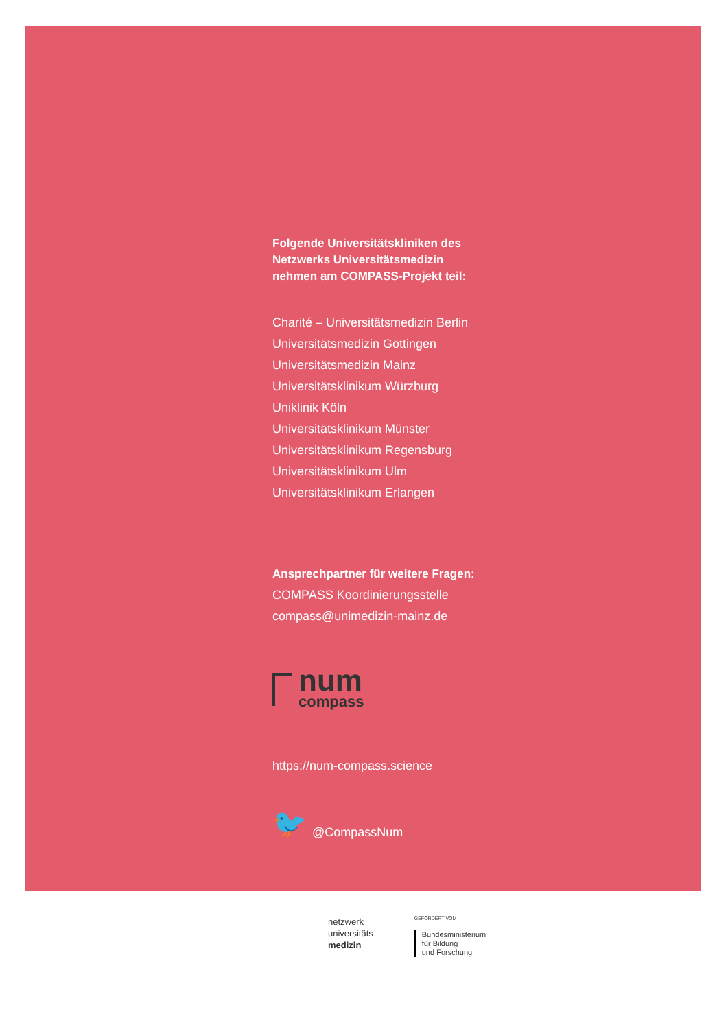Folgende Universitätskliniken des
Netzwerks Universitätsmedizin
nehmen am COMPASS-Projekt teil:
Charité – Universitätsmedizin Berlin
Universitätsmedizin Göttingen
Universitätsmedizin Mainz
Universitätsklinikum Würzburg
Uniklinik Köln
Universitätsklinikum Münster
Universitätsklinikum Regensburg
Universitätsklinikum Ulm
Universitätsklinikum Erlangen
Ansprechpartner für weitere Fragen:
COMPASS Koordinierungsstelle
compass@unimedizin-mainz.de
num
compass
https://num-compass.science
🐦 @CompassNum
netzwerk
universitäts
medizin
GEFÖRDERT VOM
Bundesministerium
für Bildung
und Forschung